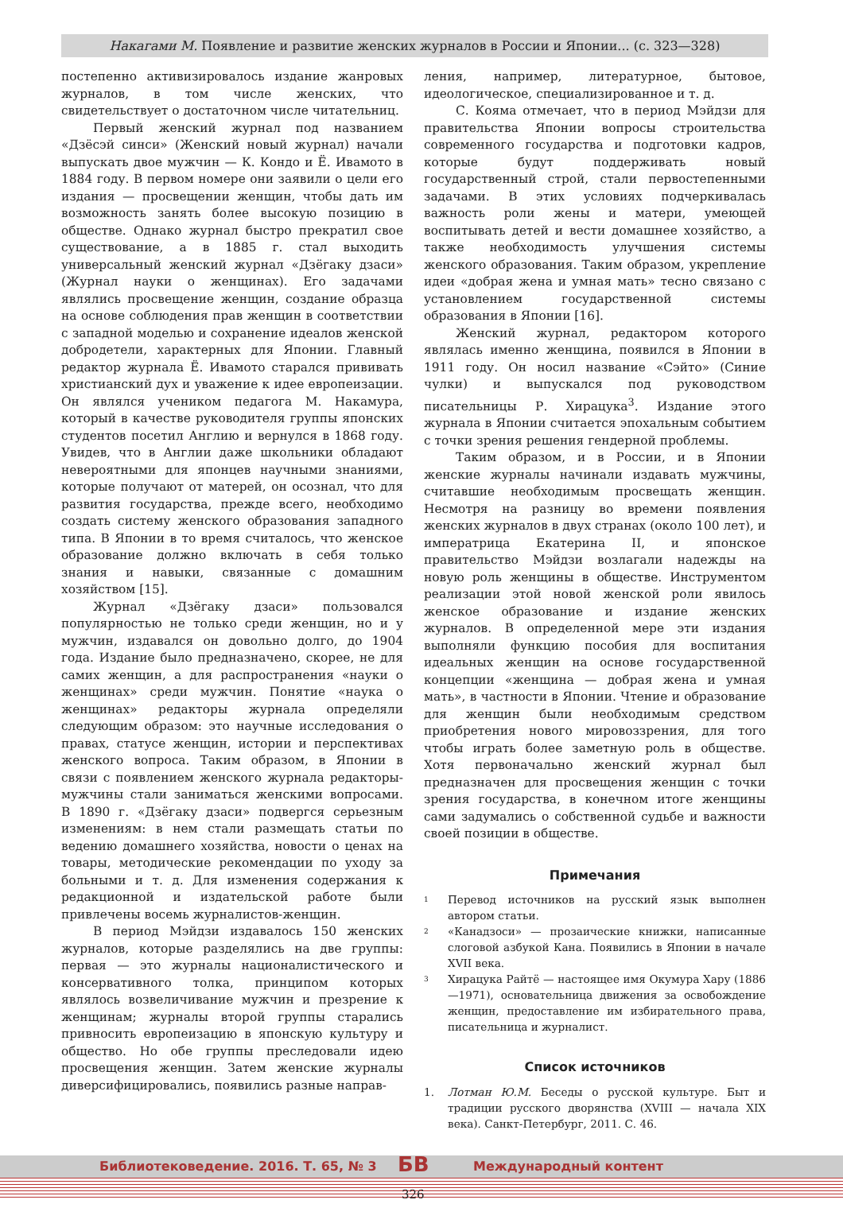Накагами М. Появление и развитие женских журналов в России и Японии... (с. 323—328)
постепенно активизировалось издание жанровых журналов, в том числе женских, что свидетельствует о достаточном числе читательниц.
Первый женский журнал под названием «Дзёсэй синси» (Женский новый журнал) начали выпускать двое мужчин — К. Кондо и Ё. Ивамото в 1884 году. В первом номере они заявили о цели его издания — просвещении женщин, чтобы дать им возможность занять более высокую позицию в обществе. Однако журнал быстро прекратил свое существование, а в 1885 г. стал выходить универсальный женский журнал «Дзёгаку дзаси» (Журнал науки о женщинах). Его задачами являлись просвещение женщин, создание образца на основе соблюдения прав женщин в соответствии с западной моделью и сохранение идеалов женской добродетели, характерных для Японии. Главный редактор журнала Ё. Ивамото старался прививать христианский дух и уважение к идее европеизации. Он являлся учеником педагога М. Накамура, который в качестве руководителя группы японских студентов посетил Англию и вернулся в 1868 году. Увидев, что в Англии даже школьники обладают невероятными для японцев научными знаниями, которые получают от матерей, он осознал, что для развития государства, прежде всего, необходимо создать систему женского образования западного типа. В Японии в то время считалось, что женское образование должно включать в себя только знания и навыки, связанные с домашним хозяйством [15].
Журнал «Дзёгаку дзаси» пользовался популярностью не только среди женщин, но и у мужчин, издавался он довольно долго, до 1904 года. Издание было предназначено, скорее, не для самих женщин, а для распространения «науки о женщинах» среди мужчин. Понятие «наука о женщинах» редакторы журнала определяли следующим образом: это научные исследования о правах, статусе женщин, истории и перспективах женского вопроса. Таким образом, в Японии в связи с появлением женского журнала редакторы-мужчины стали заниматься женскими вопросами. В 1890 г. «Дзёгаку дзаси» подвергся серьезным изменениям: в нем стали размещать статьи по ведению домашнего хозяйства, новости о ценах на товары, методические рекомендации по уходу за больными и т. д. Для изменения содержания к редакционной и издательской работе были привлечены восемь журналистов-женщин.
В период Мэйдзи издавалось 150 женских журналов, которые разделялись на две группы: первая — это журналы националистического и консервативного толка, принципом которых являлось возвеличивание мужчин и презрение к женщинам; журналы второй группы старались привносить европеизацию в японскую культуру и общество. Но обе группы преследовали идею просвещения женщин. Затем женские журналы диверсифицировались, появились разные направ-
ления, например, литературное, бытовое, идеологическое, специализированное и т. д.
С. Кояма отмечает, что в период Мэйдзи для правительства Японии вопросы строительства современного государства и подготовки кадров, которые будут поддерживать новый государственный строй, стали первостепенными задачами. В этих условиях подчеркивалась важность роли жены и матери, умеющей воспитывать детей и вести домашнее хозяйство, а также необходимость улучшения системы женского образования. Таким образом, укрепление идеи «добрая жена и умная мать» тесно связано с установлением государственной системы образования в Японии [16].
Женский журнал, редактором которого являлась именно женщина, появился в Японии в 1911 году. Он носил название «Сэйто» (Синие чулки) и выпускался под руководством писательницы Р. Хирацука<sup>3</sup>. Издание этого журнала в Японии считается эпохальным событием с точки зрения решения гендерной проблемы.
Таким образом, и в России, и в Японии женские журналы начинали издавать мужчины, считавшие необходимым просвещать женщин. Несмотря на разницу во времени появления женских журналов в двух странах (около 100 лет), и императрица Екатерина II, и японское правительство Мэйдзи возлагали надежды на новую роль женщины в обществе. Инструментом реализации этой новой женской роли явилось женское образование и издание женских журналов. В определенной мере эти издания выполняли функцию пособия для воспитания идеальных женщин на основе государственной концепции «женщина — добрая жена и умная мать», в частности в Японии. Чтение и образование для женщин были необходимым средством приобретения нового мировоззрения, для того чтобы играть более заметную роль в обществе. Хотя первоначально женский журнал был предназначен для просвещения женщин с точки зрения государства, в конечном итоге женщины сами задумались о собственной судьбе и важности своей позиции в обществе.
Примечания
1
Перевод источников на русский язык выполнен автором статьи.
2
«Канадзоси» — прозаические книжки, написанные слоговой азбукой Кана. Появились в Японии в начале XVII века.
3
Хирацука Райтё — настоящее имя Окумура Хару (1886—1971), основательница движения за освобождение женщин, предоставление им избирательного права, писательница и журналист.
Список источников
1. Лотман Ю.М. Беседы о русской культуре. Быт и традиции русского дворянства (XVIII — начала XIX века). Санкт-Петербург, 2011. С. 46.
Библиотековедение. 2016. Т. 65, № 3 БВ Международный контент
326